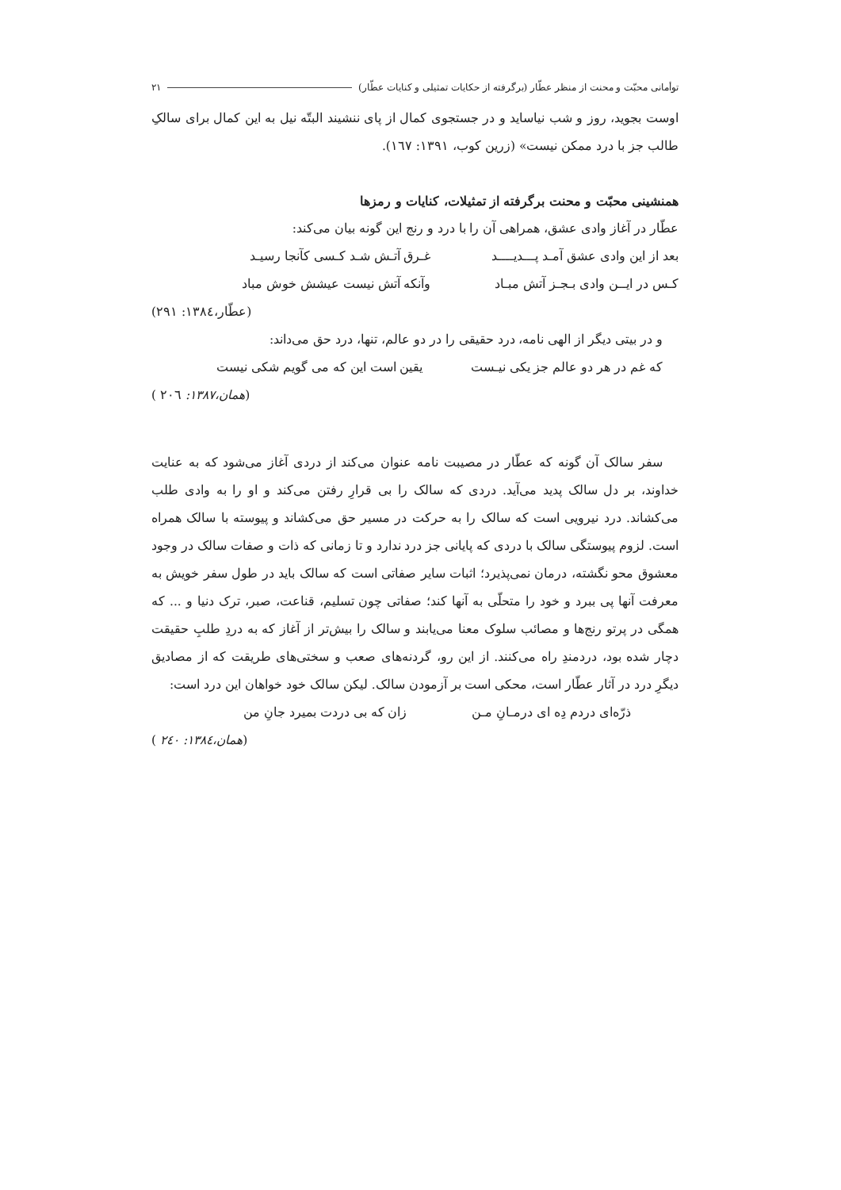توأمانی محبّت و محنت از منظر عطّار (برگرفته از حکایات تمثیلی و کنایات عطّار) ۲۱
اوست بجوید، روز و شب نیاساید و در جستجوی کمال از پای ننشیند البتّه نیل به این کمال برای سالکِ طالب جز با درد ممکن نیست» (زرین کوب، ۱۳۹۱: ۱٦۷).
همنشینی محبّت و محنت برگرفته از تمثیلات، کنایات و رمزها
عطّار در آغاز وادی عشق، همراهی آن را با درد و رنج این گونه بیان می‌کند:
بعد از این وادی عشق آمـد پـــدیــــد غـرق آتـش شـد کـسی کآنجا رسیـد
کـس در ایــن وادی بـجـز آتش مبـاد وآنکه آتش نیست عیشش خوش مباد
(عطّار،۱۳۸٤: ۲۹۱)
و در بیتی دیگر از الهی نامه، درد حقیقی را در دو عالم، تنها، درد حق می‌داند:
که غم در هر دو عالم جز یکی نیـست یقین است این که می گویم شکی نیست
(همان،۱۳۸۷: ۲۰٦ )
سفر سالک آن گونه که عطّار در مصیبت نامه عنوان می‌کند از دردی آغاز می‌شود که به عنایت خداوند، بر دل سالک پدید می‌آید. دردی که سالک را بی قرارِ رفتن می‌کند و او را به وادی طلب می‌کشاند. درد نیرویی است که سالک را به حرکت در مسیر حق می‌کشاند و پیوسته با سالک همراه است. لزوم پیوستگی سالک با دردی که پایانی جز درد ندارد و تا زمانی که ذات و صفات سالک در وجود معشوق محو نگشته، درمان نمی‌پذیرد؛ اثبات سایر صفاتی است که سالک باید در طول سفر خویش به معرفت آنها پی ببرد و خود را متحلّی به آنها کند؛ صفاتی چون تسلیم، قناعت، صبر، ترک دنیا و ... که همگی در پرتو رنج‌ها و مصائب سلوک معنا می‌یابند و سالک را بیش‌تر از آغاز که به دردِ طلبِ حقیقت دچار شده بود، دردمندِ راه می‌کنند. از این رو، گردنه‌های صعب و سختی‌های طریقت که از مصادیق دیگرِ درد در آثار عطّار است، محکی است بر آزمودن سالک. لیکن سالک خود خواهان این درد است:
ذرّه‌ای دردم دِه ای درمـانِ مـن زان که بی دردت بمیرد جانِ من
(همان،۱۳۸٤: ۲٤۰ )